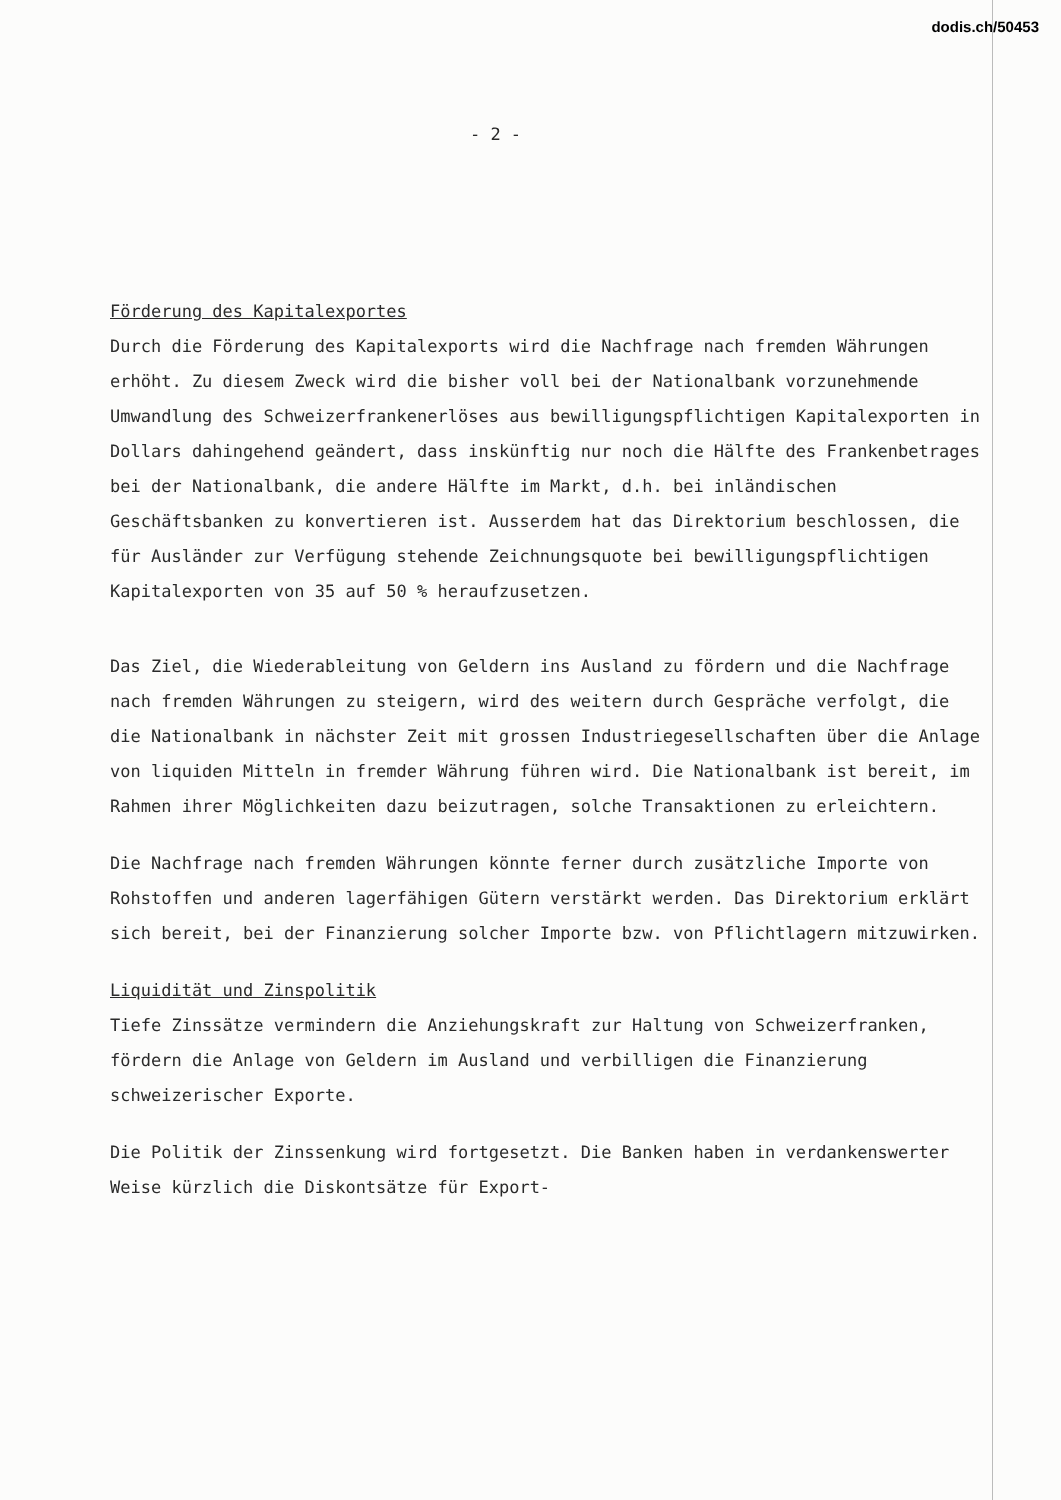dodis.ch/50453
- 2 -
Förderung des Kapitalexportes
Durch die Förderung des Kapitalexports wird die Nachfrage nach fremden Währungen erhöht. Zu diesem Zweck wird die bisher voll bei der Nationalbank vorzunehmende Umwandlung des Schweizerfrankenerlöses aus bewilligungspflichtigen Kapitalexporten in Dollars dahingehend geändert, dass inskünftig nur noch die Hälfte des Frankenbetrages bei der Nationalbank, die andere Hälfte im Markt, d.h. bei inländischen Geschäftsbanken zu konvertieren ist. Ausserdem hat das Direktorium beschlossen, die für Ausländer zur Verfügung stehende Zeichnungsquote bei bewilligungspflichtigen Kapitalexporten von 35 auf 50 % heraufzusetzen.
Das Ziel, die Wiederableitung von Geldern ins Ausland zu fördern und die Nachfrage nach fremden Währungen zu steigern, wird des weitern durch Gespräche verfolgt, die die Nationalbank in nächster Zeit mit grossen Industriegesellschaften über die Anlage von liquiden Mitteln in fremder Währung führen wird. Die Nationalbank ist bereit, im Rahmen ihrer Möglichkeiten dazu beizutragen, solche Transaktionen zu erleichtern.
Die Nachfrage nach fremden Währungen könnte ferner durch zusätzliche Importe von Rohstoffen und anderen lagerfähigen Gütern verstärkt werden. Das Direktorium erklärt sich bereit, bei der Finanzierung solcher Importe bzw. von Pflichtlagern mitzuwirken.
Liquidität und Zinspolitik
Tiefe Zinssätze vermindern die Anziehungskraft zur Haltung von Schweizerfranken, fördern die Anlage von Geldern im Ausland und verbilligen die Finanzierung schweizerischer Exporte.
Die Politik der Zinssenkung wird fortgesetzt. Die Banken haben in verdankenswerter Weise kürzlich die Diskontsätze für Export-